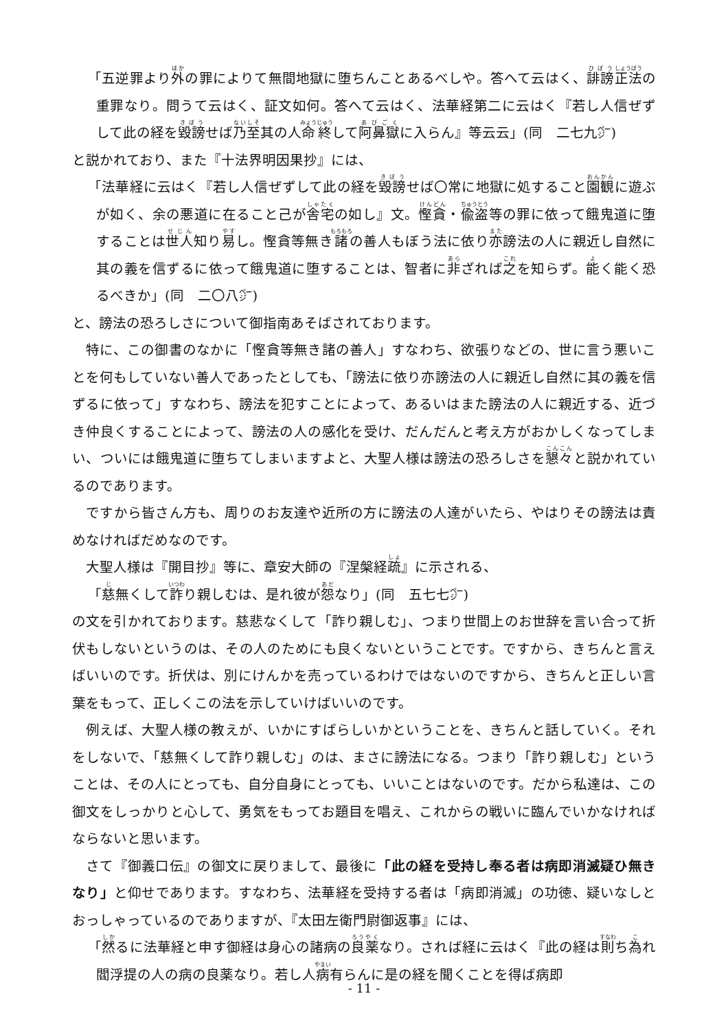「五逆罪より外の罪によりて無間地獄に堕ちんことあるべしや。答へて云はく、誹謗正法の重罪なり。問うて云はく、証文如何。答へて云はく、法華経第二に云はく『若し人信ぜずして此の経を毀謗せば乃至其の人命終して阿鼻獄に入らん』等云云」(同　二七九㌻)
と説かれており、また『十法界明因果抄』には、
「法華経に云はく『若し人信ぜずして此の経を毀謗せば〇常に地獄に処すること園観に遊ぶが如く、余の悪道に在ること己が舎宅の如し』文。慳貪・偸盗等の罪に依って餓鬼道に堕することは世人知り易し。慳貪等無き諸の善人もぼう法に依り亦謗法の人に親近し自然に其の義を信ずるに依って餓鬼道に堕することは、智者に非ざれば之を知らず。能く能く恐るべきか」(同　二〇八㌻)
と、謗法の恐ろしさについて御指南あそばされております。
特に、この御書のなかに「慳貪等無き諸の善人」すなわち、欲張りなどの、世に言う悪いことを何もしていない善人であったとしても、「謗法に依り亦謗法の人に親近し自然に其の義を信ずるに依って」すなわち、謗法を犯すことによって、あるいはまた謗法の人に親近する、近づき仲良くすることによって、謗法の人の感化を受け、だんだんと考え方がおかしくなってしまい、ついには餓鬼道に堕ちてしまいますよと、大聖人様は謗法の恐ろしさを懇々と説かれているのであります。
ですから皆さん方も、周りのお友達や近所の方に謗法の人達がいたら、やはりその謗法は責めなければだめなのです。
大聖人様は『開目抄』等に、章安大師の『涅槃経疏』に示される、
「慈無くして詐り親しむは、是れ彼が怨なり」(同　五七七㌻)
の文を引かれております。慈悲なくして「詐り親しむ」、つまり世間上のお世辞を言い合って折伏もしないというのは、その人のためにも良くないということです。ですから、きちんと言えばいいのです。折伏は、別にけんかを売っているわけではないのですから、きちんと正しい言葉をもって、正しくこの法を示していけばいいのです。
例えば、大聖人様の教えが、いかにすばらしいかということを、きちんと話していく。それをしないで、「慈無くして詐り親しむ」のは、まさに謗法になる。つまり「詐り親しむ」ということは、その人にとっても、自分自身にとっても、いいことはないのです。だから私達は、この御文をしっかりと心して、勇気をもってお題目を唱え、これからの戦いに臨んでいかなければならないと思います。
さて『御義口伝』の御文に戻りまして、最後に「此の経を受持し奉る者は病即消滅疑ひ無きなり」と仰せであります。すなわち、法華経を受持する者は「病即消滅」の功徳、疑いなしとおっしゃっているのでありますが、『太田左衛門尉御返事』には、
「然るに法華経と申す御経は身心の諸病の良薬なり。されば経に云はく『此の経は則ち為れ閻浮提の人の病の良薬なり。若し人病有らんに是の経を聞くことを得ば病即
- 11 -